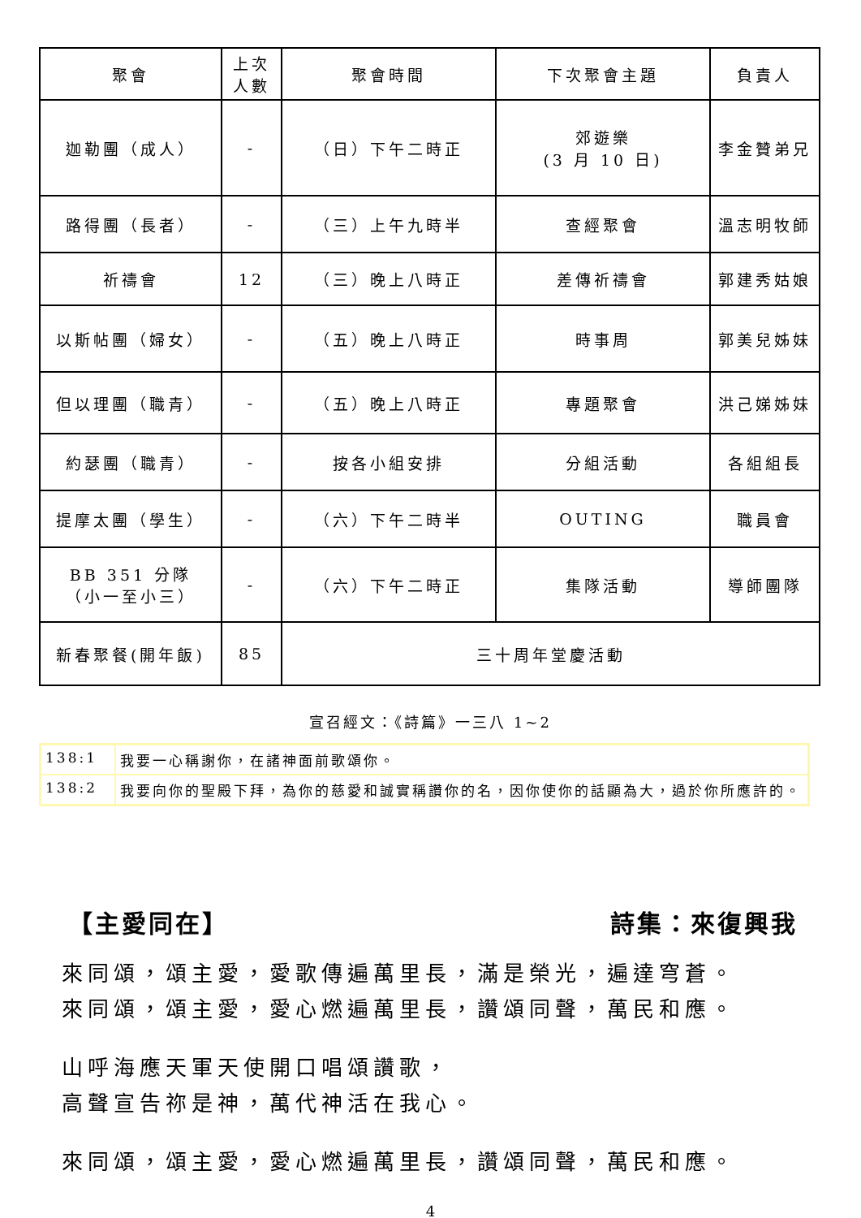| 聚會 | 上次 人數 | 聚會時間 | 下次聚會主題 | 負責人 |
| --- | --- | --- | --- | --- |
| 迦勒團（成人） | - | （日）下午二時正 | 郊遊樂 (3 月 10 日) | 李金贊弟兄 |
| 路得團（長者） | - | （三）上午九時半 | 查經聚會 | 溫志明牧師 |
| 祈禱會 | 12 | （三）晚上八時正 | 差傳祈禱會 | 郭建秀姑娘 |
| 以斯帖團（婦女） | - | （五）晚上八時正 | 時事周 | 郭美兒姊妹 |
| 但以理團（職青） | - | （五）晚上八時正 | 專題聚會 | 洪己娣姊妹 |
| 約瑟團（職青） | - | 按各小組安排 | 分組活動 | 各組組長 |
| 提摩太團（學生） | - | （六）下午二時半 | OUTING | 職員會 |
| BB 351 分隊 （小一至小三） | - | （六）下午二時正 | 集隊活動 | 導師團隊 |
| 新春聚餐(開年飯) | 85 | 三十周年堂慶活動 | | |
宣召經文：《詩篇》一三八 1~2
| 138:1 | 我要一心稱謝你，在諸神面前歌頌你。 |
| 138:2 | 我要向你的聖殿下拜，為你的慈愛和誠實稱讚你的名，因你使你的話顯為大，過於你所應許的。 |
【主愛同在】 詩集：來復興我
來同頌，頌主愛，愛歌傳遍萬里長，滿是榮光，遍達穹蒼。
來同頌，頌主愛，愛心燃遍萬里長，讚頌同聲，萬民和應。
山呼海應天軍天使開口唱頌讚歌，
高聲宣告祢是神，萬代神活在我心。
來同頌，頌主愛，愛心燃遍萬里長，讚頌同聲，萬民和應。
4